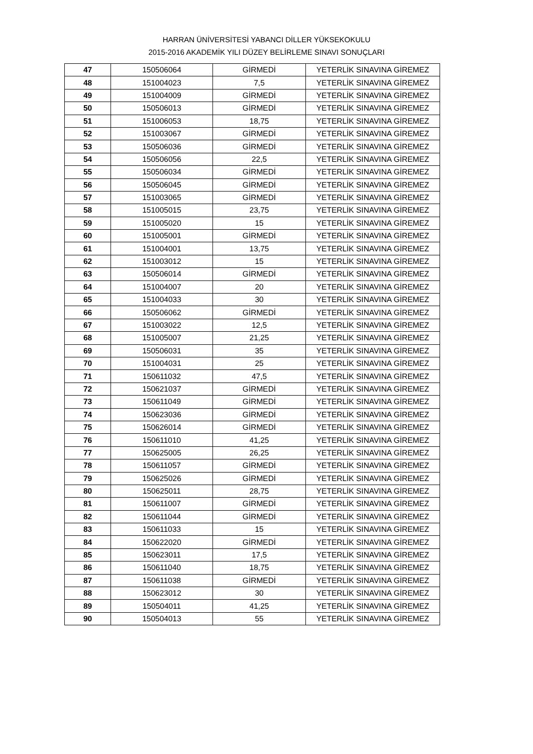HARRAN ÜNİVERSİTESİ YABANCI DİLLER YÜKSEKOKULU
2015-2016 AKADEMİK YILI DÜZEY BELİRLEME SINAVI SONUÇLARI
| 47 | 150506064 | GİRMEDİ | YETERLİK SINAVINA GİREMEZ |
| 48 | 151004023 | 7,5 | YETERLİK SINAVINA GİREMEZ |
| 49 | 151004009 | GİRMEDİ | YETERLİK SINAVINA GİREMEZ |
| 50 | 150506013 | GİRMEDİ | YETERLİK SINAVINA GİREMEZ |
| 51 | 151006053 | 18,75 | YETERLİK SINAVINA GİREMEZ |
| 52 | 151003067 | GİRMEDİ | YETERLİK SINAVINA GİREMEZ |
| 53 | 150506036 | GİRMEDİ | YETERLİK SINAVINA GİREMEZ |
| 54 | 150506056 | 22,5 | YETERLİK SINAVINA GİREMEZ |
| 55 | 150506034 | GİRMEDİ | YETERLİK SINAVINA GİREMEZ |
| 56 | 150506045 | GİRMEDİ | YETERLİK SINAVINA GİREMEZ |
| 57 | 151003065 | GİRMEDİ | YETERLİK SINAVINA GİREMEZ |
| 58 | 151005015 | 23,75 | YETERLİK SINAVINA GİREMEZ |
| 59 | 151005020 | 15 | YETERLİK SINAVINA GİREMEZ |
| 60 | 151005001 | GİRMEDİ | YETERLİK SINAVINA GİREMEZ |
| 61 | 151004001 | 13,75 | YETERLİK SINAVINA GİREMEZ |
| 62 | 151003012 | 15 | YETERLİK SINAVINA GİREMEZ |
| 63 | 150506014 | GİRMEDİ | YETERLİK SINAVINA GİREMEZ |
| 64 | 151004007 | 20 | YETERLİK SINAVINA GİREMEZ |
| 65 | 151004033 | 30 | YETERLİK SINAVINA GİREMEZ |
| 66 | 150506062 | GİRMEDİ | YETERLİK SINAVINA GİREMEZ |
| 67 | 151003022 | 12,5 | YETERLİK SINAVINA GİREMEZ |
| 68 | 151005007 | 21,25 | YETERLİK SINAVINA GİREMEZ |
| 69 | 150506031 | 35 | YETERLİK SINAVINA GİREMEZ |
| 70 | 151004031 | 25 | YETERLİK SINAVINA GİREMEZ |
| 71 | 150611032 | 47,5 | YETERLİK SINAVINA GİREMEZ |
| 72 | 150621037 | GİRMEDİ | YETERLİK SINAVINA GİREMEZ |
| 73 | 150611049 | GİRMEDİ | YETERLİK SINAVINA GİREMEZ |
| 74 | 150623036 | GİRMEDİ | YETERLİK SINAVINA GİREMEZ |
| 75 | 150626014 | GİRMEDİ | YETERLİK SINAVINA GİREMEZ |
| 76 | 150611010 | 41,25 | YETERLİK SINAVINA GİREMEZ |
| 77 | 150625005 | 26,25 | YETERLİK SINAVINA GİREMEZ |
| 78 | 150611057 | GİRMEDİ | YETERLİK SINAVINA GİREMEZ |
| 79 | 150625026 | GİRMEDİ | YETERLİK SINAVINA GİREMEZ |
| 80 | 150625011 | 28,75 | YETERLİK SINAVINA GİREMEZ |
| 81 | 150611007 | GİRMEDİ | YETERLİK SINAVINA GİREMEZ |
| 82 | 150611044 | GİRMEDİ | YETERLİK SINAVINA GİREMEZ |
| 83 | 150611033 | 15 | YETERLİK SINAVINA GİREMEZ |
| 84 | 150622020 | GİRMEDİ | YETERLİK SINAVINA GİREMEZ |
| 85 | 150623011 | 17,5 | YETERLİK SINAVINA GİREMEZ |
| 86 | 150611040 | 18,75 | YETERLİK SINAVINA GİREMEZ |
| 87 | 150611038 | GİRMEDİ | YETERLİK SINAVINA GİREMEZ |
| 88 | 150623012 | 30 | YETERLİK SINAVINA GİREMEZ |
| 89 | 150504011 | 41,25 | YETERLİK SINAVINA GİREMEZ |
| 90 | 150504013 | 55 | YETERLİK SINAVINA GİREMEZ |